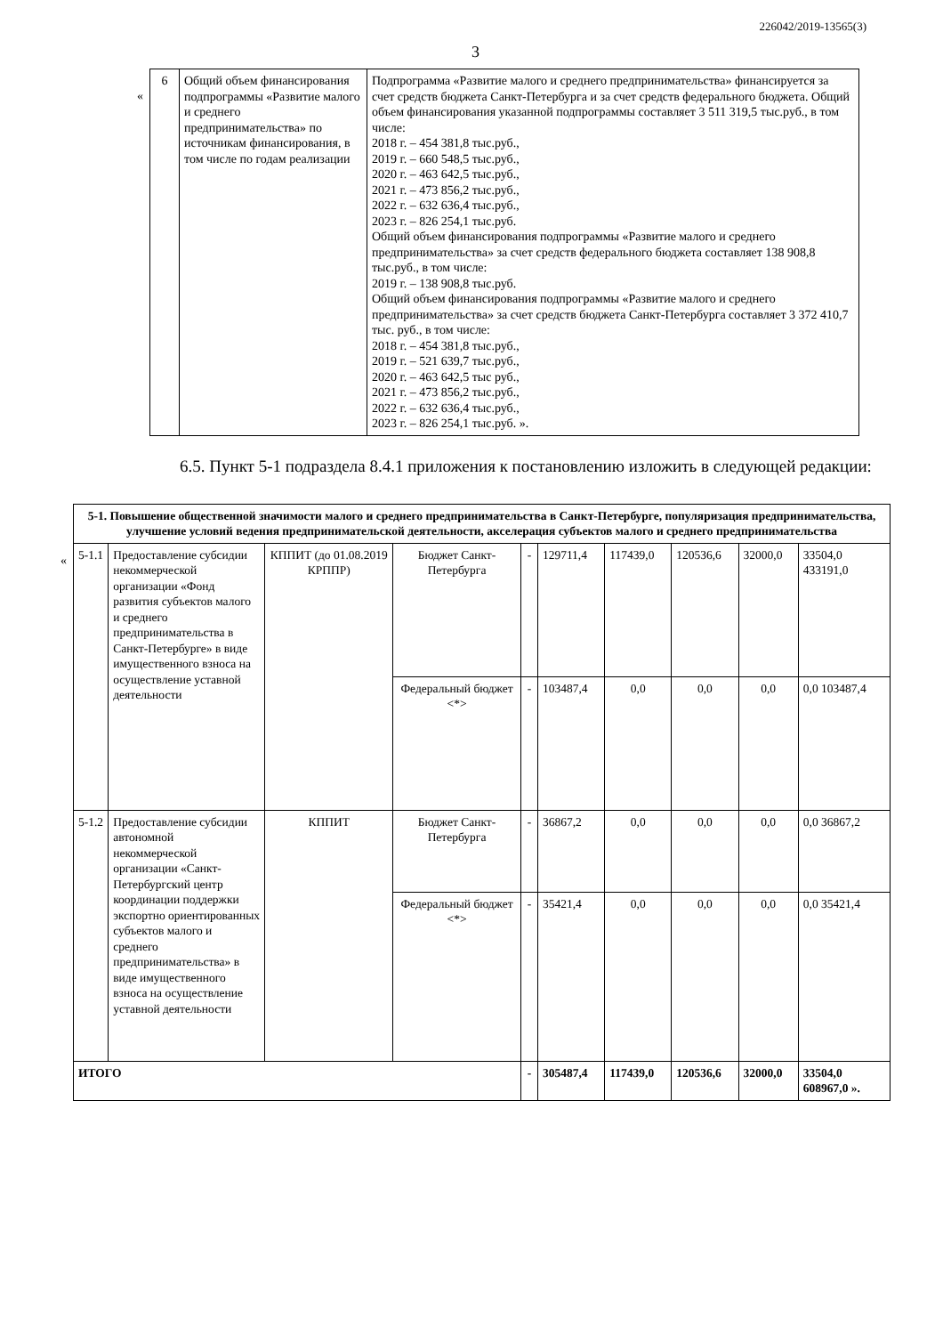226042/2019-13565(3)
3
«
| 6 | Общий объем финансирования подпрограммы «Развитие малого и среднего предпринимательства» по источникам финансирования, в том числе по годам реализации | Подпрограмма «Развитие малого и среднего предпринимательства» финансируется за счет средств бюджета Санкт-Петербурга и за счет средств федерального бюджета. Общий объем финансирования указанной подпрограммы составляет 3 511 319,5 тыс.руб., в том числе: 2018 г. – 454 381,8 тыс.руб., 2019 г. – 660 548,5 тыс.руб., 2020 г. – 463 642,5 тыс.руб., 2021 г. – 473 856,2 тыс.руб., 2022 г. – 632 636,4 тыс.руб., 2023 г. – 826 254,1 тыс.руб. Общий объем финансирования подпрограммы «Развитие малого и среднего предпринимательства» за счет средств федерального бюджета составляет 138 908,8 тыс.руб., в том числе: 2019 г. – 138 908,8 тыс.руб. Общий объем финансирования подпрограммы «Развитие малого и среднего предпринимательства» за счет средств бюджета Санкт-Петербурга составляет 3 372 410,7 тыс. руб., в том числе: 2018 г. – 454 381,8 тыс.руб., 2019 г. – 521 639,7 тыс.руб., 2020 г. – 463 642,5 тыс руб., 2021 г. – 473 856,2 тыс.руб., 2022 г. – 632 636,4 тыс.руб., 2023 г. – 826 254,1 тыс.руб. ». |
6.5. Пункт 5-1 подраздела 8.4.1 приложения к постановлению изложить в следующей редакции:
«
| 5-1. Повышение общественной значимости малого и среднего предпринимательства в Санкт-Петербурге, популяризация предпринимательства, улучшение условий ведения предпринимательской деятельности, акселерация субъектов малого и среднего предпринимательства | | | | | | | | | |
| 5-1.1 | Предоставление субсидии некоммерческой организации «Фонд развития субъектов малого и среднего предпринимательства в Санкт-Петербурге» в виде имущественного взноса на осуществление уставной деятельности | КППИТ (до 01.08.2019 КРППР) | Бюджет Санкт-Петербурга | - | 129711,4 | 117439,0 | 120536,6 | 32000,0 | 33504,0 433191,0 |
| | | | Федеральный бюджет <*> | - | 103487,4 | 0,0 | 0,0 | 0,0 | 0,0 103487,4 |
| 5-1.2 | Предоставление субсидии автономной некоммерческой организации «Санкт-Петербургский центр координации поддержки экспортно ориентированных субъектов малого и среднего предпринимательства» в виде имущественного взноса на осуществление уставной деятельности | КППИТ | Бюджет Санкт-Петербурга | - | 36867,2 | 0,0 | 0,0 | 0,0 | 0,0 36867,2 |
| | | | Федеральный бюджет <*> | - | 35421,4 | 0,0 | 0,0 | 0,0 | 0,0 35421,4 |
| ИТОГО | | | | - | 305487,4 | 117439,0 | 120536,6 | 32000,0 | 33504,0 608967,0 ». |